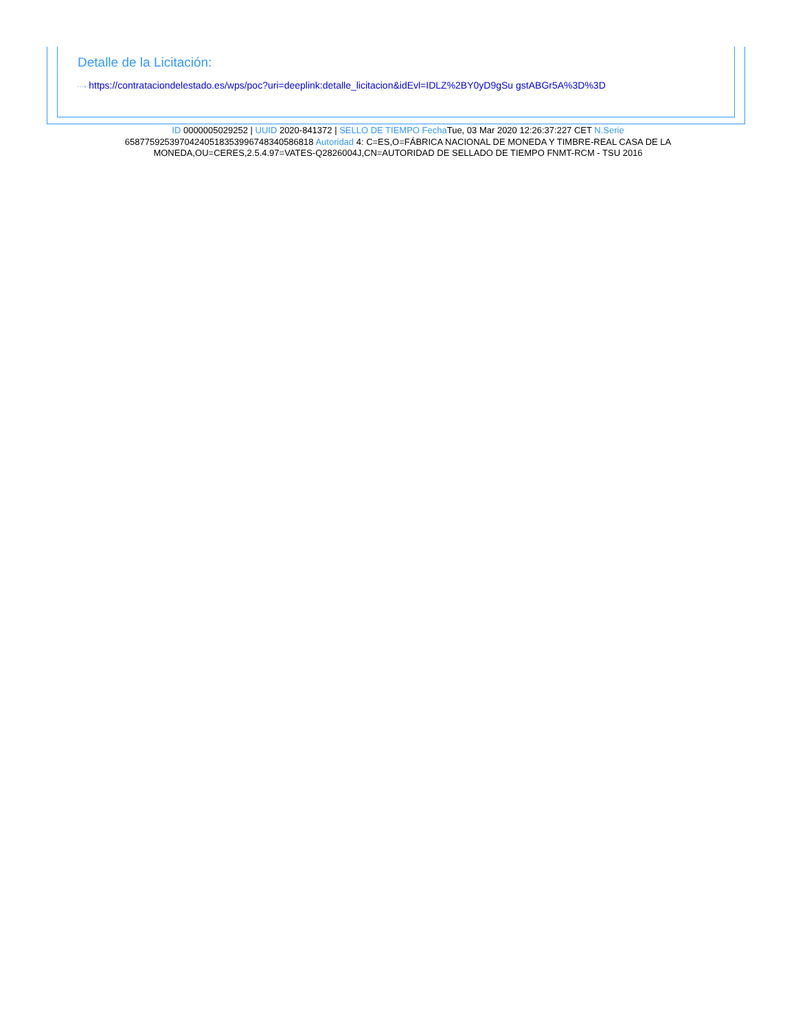Detalle de la Licitación:
···› https://contrataciondelestado.es/wps/poc?uri=deeplink:detalle_licitacion&idEvl=IDLZ%2BY0yD9gSu gstABGr5A%3D%3D
ID 0000005029252 | UUID 2020-841372 | SELLO DE TIEMPO Fecha Tue, 03 Mar 2020 12:26:37:227 CET N.Serie 658775925397042405183539967483405868​18 Autoridad 4: C=ES,O=FÁBRICA NACIONAL DE MONEDA Y TIMBRE-REAL CASA DE LA MONEDA,OU=CERES,2.5.4.97=VATES-Q2826004J,CN=AUTORIDAD DE SELLADO DE TIEMPO FNMT-RCM - TSU 2016